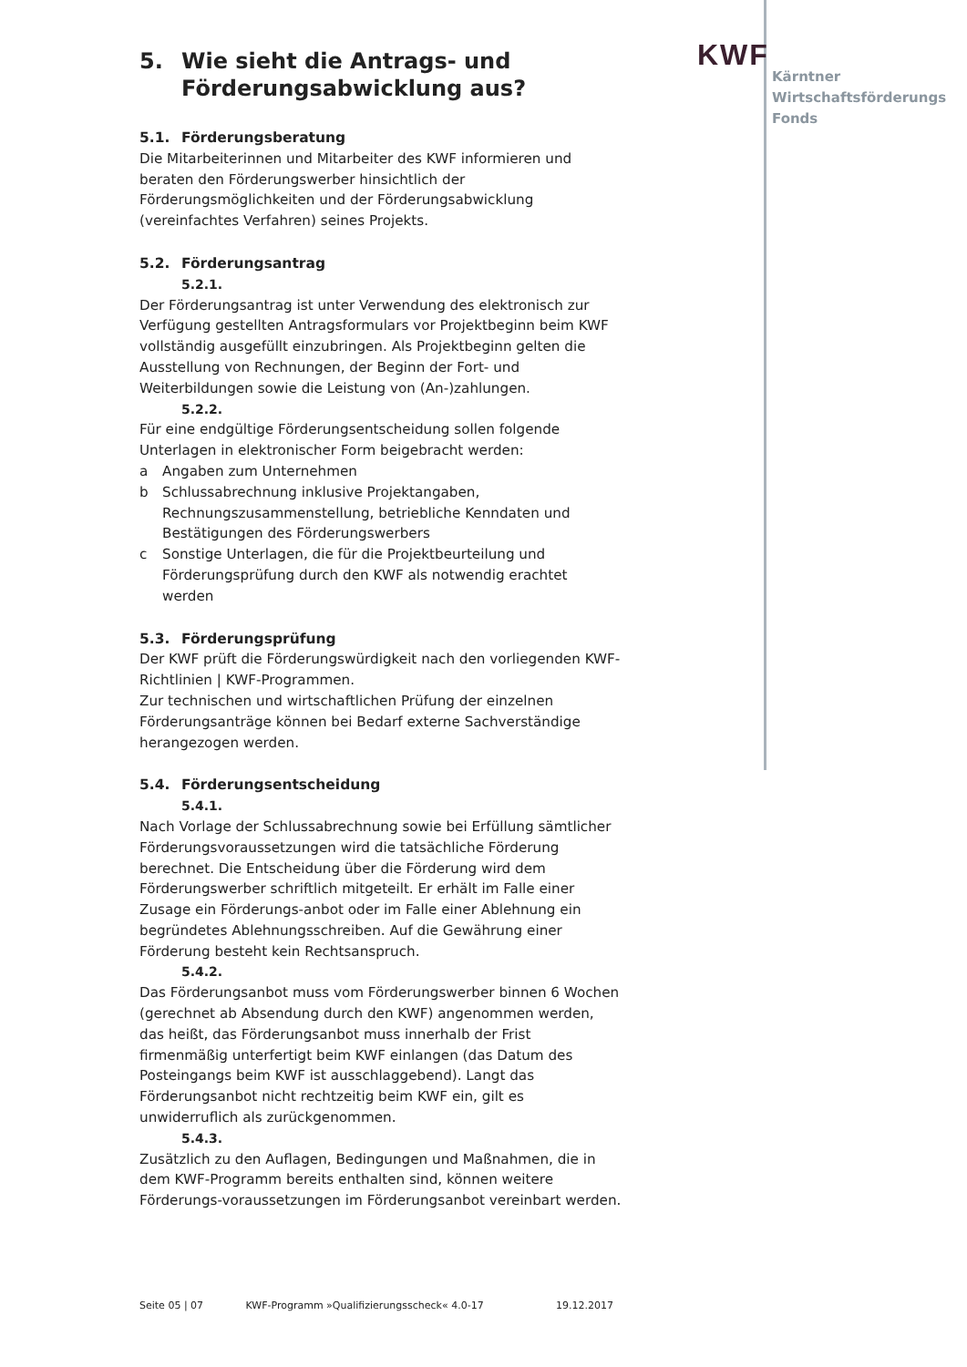KWF
Kärntner
Wirtschaftsförderungs
Fonds
5. Wie sieht die Antrags- und Förderungsabwicklung aus?
5.1. Förderungsberatung
Die Mitarbeiterinnen und Mitarbeiter des KWF informieren und beraten den Förderungswerber hinsichtlich der Förderungsmöglichkeiten und der Förderungsabwicklung (vereinfachtes Verfahren) seines Projekts.
5.2. Förderungsantrag
5.2.1.
Der Förderungsantrag ist unter Verwendung des elektronisch zur Verfügung gestellten Antragsformulars vor Projektbeginn beim KWF vollständig ausgefüllt einzubringen. Als Projektbeginn gelten die Ausstellung von Rechnungen, der Beginn der Fort- und Weiterbildungen sowie die Leistung von (An-)zahlungen.
5.2.2.
Für eine endgültige Förderungsentscheidung sollen folgende Unterlagen in elektronischer Form beigebracht werden:
a Angaben zum Unternehmen
b Schlussabrechnung inklusive Projektangaben, Rechnungszusammenstellung, betriebliche Kenndaten und Bestätigungen des Förderungswerbers
c Sonstige Unterlagen, die für die Projektbeurteilung und Förderungsprüfung durch den KWF als notwendig erachtet werden
5.3. Förderungsprüfung
Der KWF prüft die Förderungswürdigkeit nach den vorliegenden KWF-Richtlinien | KWF-Programmen.
Zur technischen und wirtschaftlichen Prüfung der einzelnen Förderungsanträge können bei Bedarf externe Sachverständige herangezogen werden.
5.4. Förderungsentscheidung
5.4.1.
Nach Vorlage der Schlussabrechnung sowie bei Erfüllung sämtlicher Förderungsvoraussetzungen wird die tatsächliche Förderung berechnet. Die Entscheidung über die Förderung wird dem Förderungswerber schriftlich mitgeteilt. Er erhält im Falle einer Zusage ein Förderungs-anbot oder im Falle einer Ablehnung ein begründetes Ablehnungsschreiben. Auf die Gewährung einer Förderung besteht kein Rechtsanspruch.
5.4.2.
Das Förderungsanbot muss vom Förderungswerber binnen 6 Wochen (gerechnet ab Absendung durch den KWF) angenommen werden, das heißt, das Förderungsanbot muss innerhalb der Frist firmenmäßig unterfertigt beim KWF einlangen (das Datum des Posteingangs beim KWF ist ausschlaggebend). Langt das Förderungsanbot nicht rechtzeitig beim KWF ein, gilt es unwiderruflich als zurückgenommen.
5.4.3.
Zusätzlich zu den Auflagen, Bedingungen und Maßnahmen, die in dem KWF-Programm bereits enthalten sind, können weitere Förderungs-voraussetzungen im Förderungsanbot vereinbart werden.
Seite 05 | 07 KWF-Programm »Qualifizierungsscheck« 4.0-17 19.12.2017